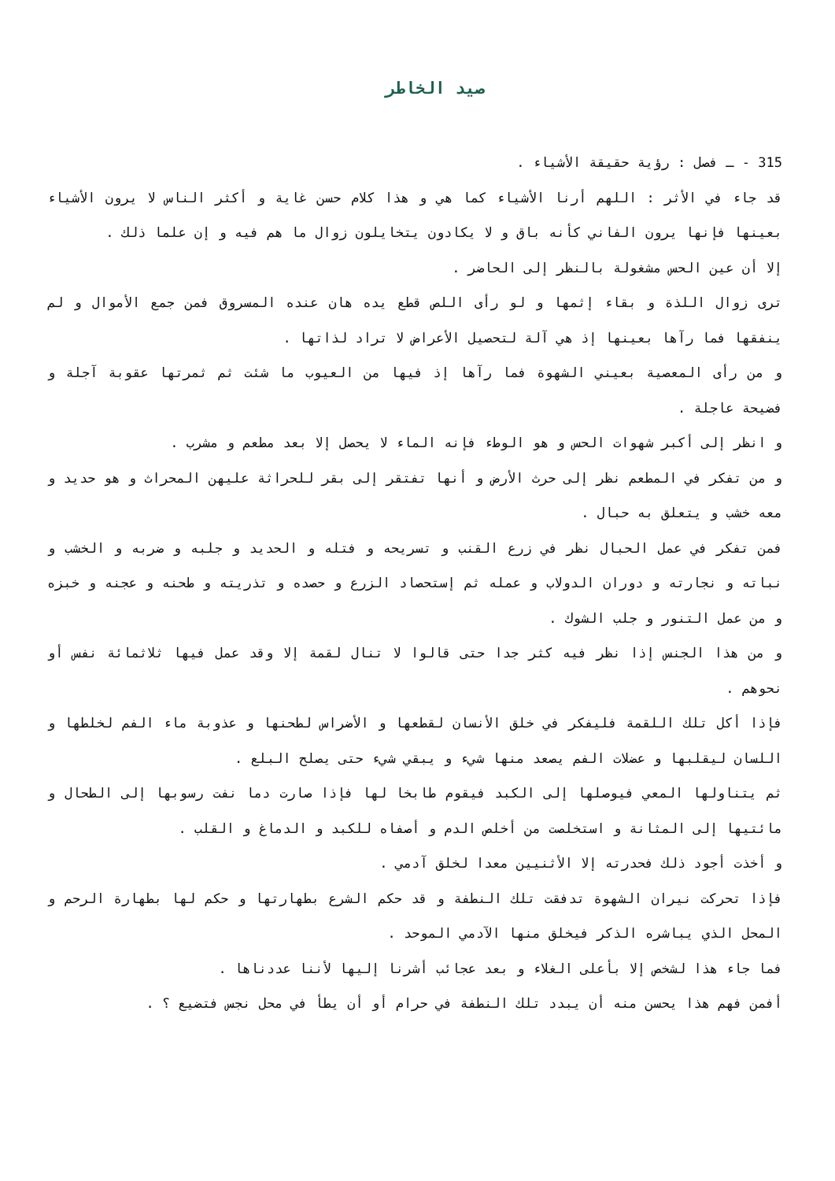صيد الخاطر
315 - ـ فصل : رؤية حقيقة الأشياء .
قد جاء في الأثر : اللهم أرنا الأشياء كما هي و هذا كلام حسن غاية و أكثر الناس لا يرون الأشياء بعينها فإنها يرون الفاني كأنه باق و لا يكادون يتخايلون زوال ما هم فيه و إن علما ذلك .
إلا أن عين الحس مشغولة بالنظر إلى الحاضر .
ترى زوال اللذة و بقاء إثمها و لو رأى اللص قطع يده هان عنده المسروق فمن جمع الأموال و لم ينفقها فما رآها بعينها إذ هي آلة لتحصيل الأعراض لا تراد لذاتها .
و من رأى المعصية بعيني الشهوة فما رآها إذ فيها من العيوب ما شئت ثم ثمرتها عقوبة آجلة و فضيحة عاجلة .
و انظر إلى أكبر شهوات الحس و هو الوطء فإنه الماء لا يحصل إلا بعد مطعم و مشرب .
و من تفكر في المطعم نظر إلى حرث الأرض و أنها تفتقر إلى بقر للحراثة عليهن المحراث و هو حديد و معه خشب و يتعلق به حبال .
فمن تفكر في عمل الحبال نظر في زرع القنب و تسريحه و فتله و الحديد و جلبه و ضربه و الخشب و نباته و نجارته و دوران الدولاب و عمله ثم إستحصاد الزرع و حصده و تذريته و طحنه و عجنه و خبزه و من عمل التنور و جلب الشوك .
و من هذا الجنس إذا نظر فيه كثر جدا حتى قالوا لا تنال لقمة إلا وقد عمل فيها ثلاثمائة نفس أو نحوهم .
فإذا أكل تلك اللقمة فليفكر في خلق الأنسان لقطعها و الأضراس لطحنها و عذوبة ماء الفم لخلطها و اللسان ليقلبها و عضلات الفم يصعد منها شيء و يبقي شيء حتى يصلح البلع .
ثم يتناولها المعي فيوصلها إلى الكبد فيقوم طابخا لها فإذا صارت دما نفت رسوبها إلى الطحال و مائتيها إلى المثانة و استخلصت من أخلص الدم و أصفاه للكبد و الدماغ و القلب .
و أخذت أجود ذلك فحدرته إلا الأثنيين معدا لخلق آدمي .
فإذا تحركت نيران الشهوة تدفقت تلك النطفة و قد حكم الشرع بطهارتها و حكم لها بطهارة الرحم و المحل الذي يباشره الذكر فيخلق منها الآدمي الموحد .
فما جاء هذا لشخص إلا بأعلى الغلاء و بعد عجائب أشرنا إليها لأننا عددناها .
أفمن فهم هذا يحسن منه أن يبدد تلك النطفة في حرام أو أن يطأ في محل نجس فتضيع ؟ .